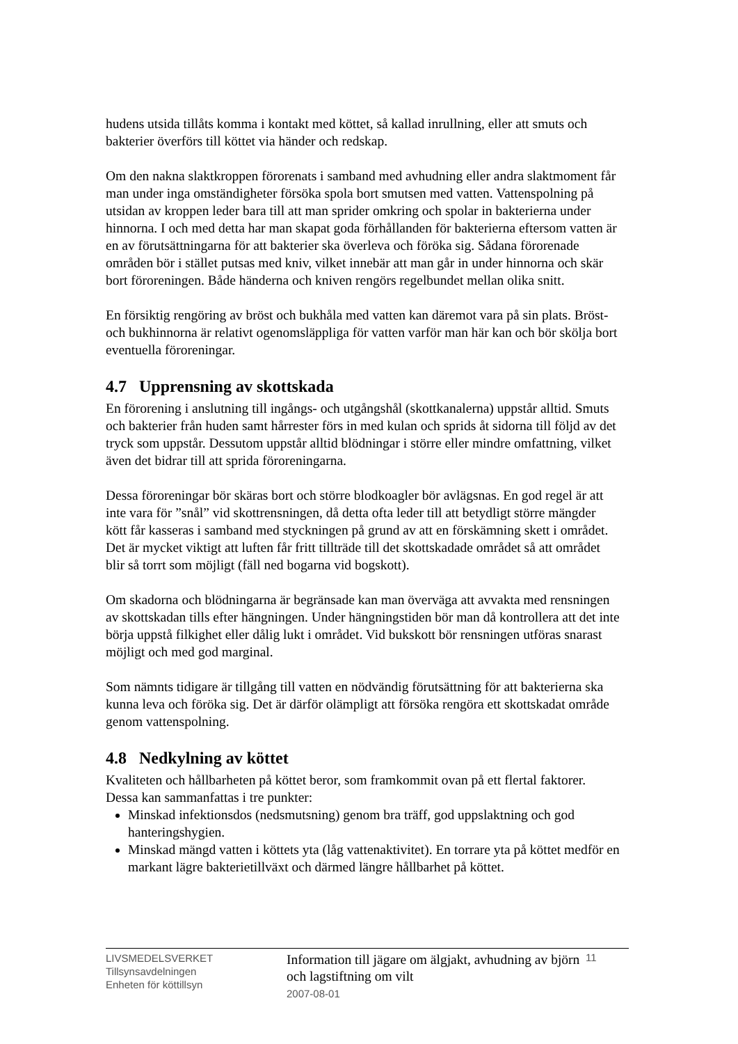hudens utsida tillåts komma i kontakt med köttet, så kallad inrullning, eller att smuts och bakterier överförs till köttet via händer och redskap.
Om den nakna slaktkroppen förorenats i samband med avhudning eller andra slaktmoment får man under inga omständigheter försöka spola bort smutsen med vatten. Vattenspolning på utsidan av kroppen leder bara till att man sprider omkring och spolar in bakterierna under hinnorna. I och med detta har man skapat goda förhållanden för bakterierna eftersom vatten är en av förutsättningarna för att bakterier ska överleva och föröka sig. Sådana förorenade områden bör i stället putsas med kniv, vilket innebär att man går in under hinnorna och skär bort föroreningen. Både händerna och kniven rengörs regelbundet mellan olika snitt.
En försiktig rengöring av bröst och bukhåla med vatten kan däremot vara på sin plats. Bröst- och bukhinnorna är relativt ogenomsläppliga för vatten varför man här kan och bör skölja bort eventuella föroreningar.
4.7 Upprensning av skottskada
En förorening i anslutning till ingångs- och utgångshål (skottkanalerna) uppstår alltid. Smuts och bakterier från huden samt hårrester förs in med kulan och sprids åt sidorna till följd av det tryck som uppstår. Dessutom uppstår alltid blödningar i större eller mindre omfattning, vilket även det bidrar till att sprida föroreningarna.
Dessa föroreningar bör skäras bort och större blodkoagler bör avlägsnas. En god regel är att inte vara för ”snål” vid skottrensningen, då detta ofta leder till att betydligt större mängder kött får kasseras i samband med styckningen på grund av att en förskämning skett i området. Det är mycket viktigt att luften får fritt tillträde till det skottskadade området så att området blir så torrt som möjligt (fäll ned bogarna vid bogskott).
Om skadorna och blödningarna är begränsade kan man överväga att avvakta med rensningen av skottskadan tills efter hängningen. Under hängningstiden bör man då kontrollera att det inte börja uppstå filkighet eller dålig lukt i området. Vid bukskott bör rensningen utföras snarast möjligt och med god marginal.
Som nämnts tidigare är tillgång till vatten en nödvändig förutsättning för att bakterierna ska kunna leva och föröka sig. Det är därför olämpligt att försöka rengöra ett skottskadat område genom vattenspolning.
4.8 Nedkylning av köttet
Kvaliteten och hållbarheten på köttet beror, som framkommit ovan på ett flertal faktorer. Dessa kan sammanfattas i tre punkter:
Minskad infektionsdos (nedsmutsning) genom bra träff, god uppslaktning och god hanteringshygien.
Minskad mängd vatten i köttets yta (låg vattenaktivitet). En torrare yta på köttet medför en markant lägre bakterietillväxt och därmed längre hållbarhet på köttet.
LIVSMEDELSVERKET
Tillsynsavdelningen
Enheten för köttillsyn
Information till jägare om älgjakt, avhudning av björn och lagstiftning om vilt
2007-08-01
11